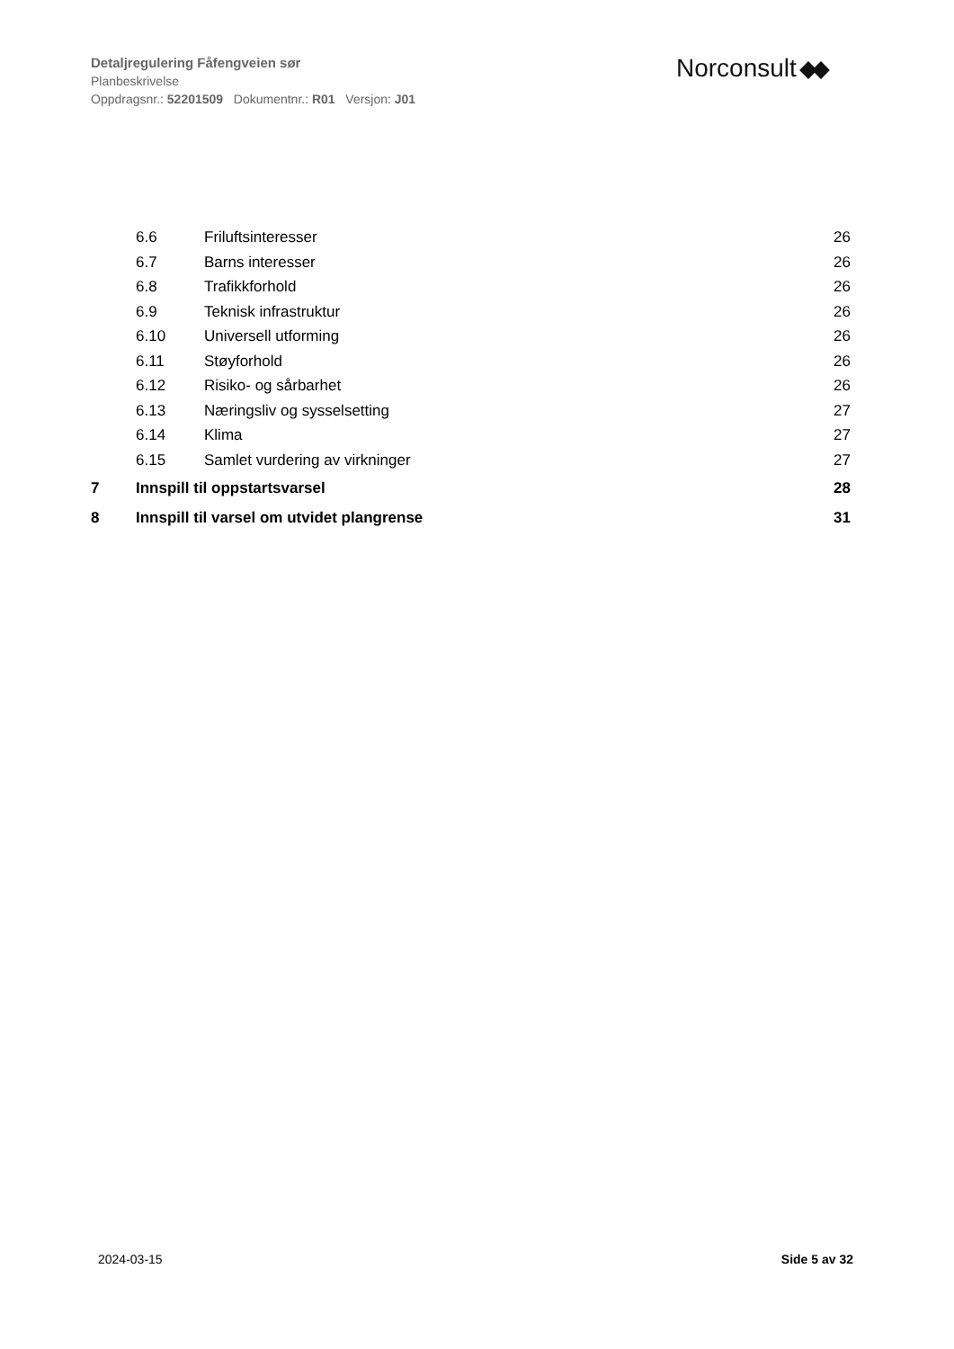Detaljregulering Fåfengveien sør
Planbeskrivelse
Oppdragsnr.: 52201509 Dokumentnr.: R01 Versjon: J01
Norconsult
6.6 Friluftsinteresser 26
6.7 Barns interesser 26
6.8 Trafikkforhold 26
6.9 Teknisk infrastruktur 26
6.10 Universell utforming 26
6.11 Støyforhold 26
6.12 Risiko- og sårbarhet 26
6.13 Næringsliv og sysselsetting 27
6.14 Klima 27
6.15 Samlet vurdering av virkninger 27
7 Innspill til oppstartsvarsel 28
8 Innspill til varsel om utvidet plangrense 31
2024-03-15 Side 5 av 32